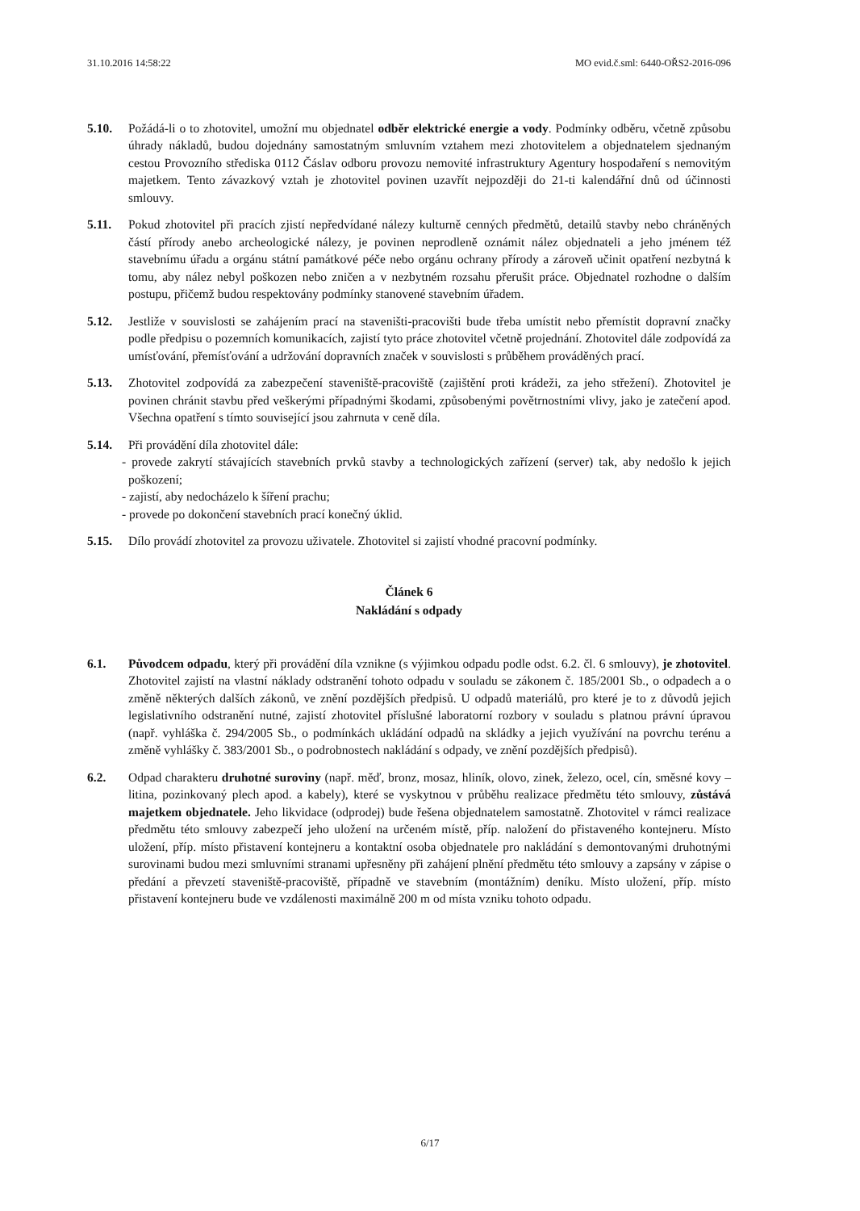31.10.2016 14:58:22 MO evid.č.sml: 6440-OŘS2-2016-096
5.10. Požádá-li o to zhotovitel, umožní mu objednatel odběr elektrické energie a vody. Podmínky odběru, včetně způsobu úhrady nákladů, budou dojednány samostatným smluvním vztahem mezi zhotovitelem a objednatelem sjednaným cestou Provozního střediska 0112 Čáslav odboru provozu nemovité infrastruktury Agentury hospodaření s nemovitým majetkem. Tento závazkový vztah je zhotovitel povinen uzavřít nejpozději do 21-ti kalendářní dnů od účinnosti smlouvy.
5.11. Pokud zhotovitel při pracích zjistí nepředvídané nálezy kulturně cenných předmětů, detailů stavby nebo chráněných částí přírody anebo archeologické nálezy, je povinen neprodleně oznámit nález objednateli a jeho jménem též stavebnímu úřadu a orgánu státní památkové péče nebo orgánu ochrany přírody a zároveň učinit opatření nezbytná k tomu, aby nález nebyl poškozen nebo zničen a v nezbytném rozsahu přerušit práce. Objednatel rozhodne o dalším postupu, přičemž budou respektovány podmínky stanovené stavebním úřadem.
5.12. Jestliže v souvislosti se zahájením prací na staveništi-pracovišti bude třeba umístit nebo přemístit dopravní značky podle předpisu o pozemních komunikacích, zajistí tyto práce zhotovitel včetně projednání. Zhotovitel dále zodpovídá za umísťování, přemísťování a udržování dopravních značek v souvislosti s průběhem prováděných prací.
5.13. Zhotovitel zodpovídá za zabezpečení staveniště-pracoviště (zajištění proti krádeži, za jeho střežení). Zhotovitel je povinen chránit stavbu před veškerými případnými škodami, způsobenými povětrnostními vlivy, jako je zatečení apod. Všechna opatření s tímto související jsou zahrnuta v ceně díla.
5.14. Při provádění díla zhotovitel dále:
- provede zakrytí stávajících stavebních prvků stavby a technologických zařízení (server) tak, aby nedošlo k jejich poškození;
- zajistí, aby nedocházelo k šíření prachu;
- provede po dokončení stavebních prací konečný úklid.
5.15. Dílo provádí zhotovitel za provozu uživatele. Zhotovitel si zajistí vhodné pracovní podmínky.
Článek 6
Nakládání s odpady
6.1. Původcem odpadu, který při provádění díla vznikne (s výjimkou odpadu podle odst. 6.2. čl. 6 smlouvy), je zhotovitel. Zhotovitel zajistí na vlastní náklady odstranění tohoto odpadu v souladu se zákonem č. 185/2001 Sb., o odpadech a o změně některých dalších zákonů, ve znění pozdějších předpisů. U odpadů materiálů, pro které je to z důvodů jejich legislativního odstranění nutné, zajistí zhotovitel příslušné laboratorní rozbory v souladu s platnou právní úpravou (např. vyhláška č. 294/2005 Sb., o podmínkách ukládání odpadů na skládky a jejich využívání na povrchu terénu a změně vyhlášky č. 383/2001 Sb., o podrobnostech nakládání s odpady, ve znění pozdějších předpisů).
6.2. Odpad charakteru druhotné suroviny (např. měď, bronz, mosaz, hliník, olovo, zinek, železo, ocel, cín, směsné kovy – litina, pozinkovaný plech apod. a kabely), které se vyskytnou v průběhu realizace předmětu této smlouvy, zůstává majetkem objednatele. Jeho likvidace (odprodej) bude řešena objednatelem samostatně. Zhotovitel v rámci realizace předmětu této smlouvy zabezpečí jeho uložení na určeném místě, příp. naložení do přistaveného kontejneru. Místo uložení, příp. místo přistavení kontejneru a kontaktní osoba objednatele pro nakládání s demontovanými druhotnými surovinami budou mezi smluvními stranami upřesněny při zahájení plnění předmětu této smlouvy a zapsány v zápise o předání a převzetí staveniště-pracoviště, případně ve stavebním (montážním) deníku. Místo uložení, příp. místo přistavení kontejneru bude ve vzdálenosti maximálně 200 m od místa vzniku tohoto odpadu.
6/17